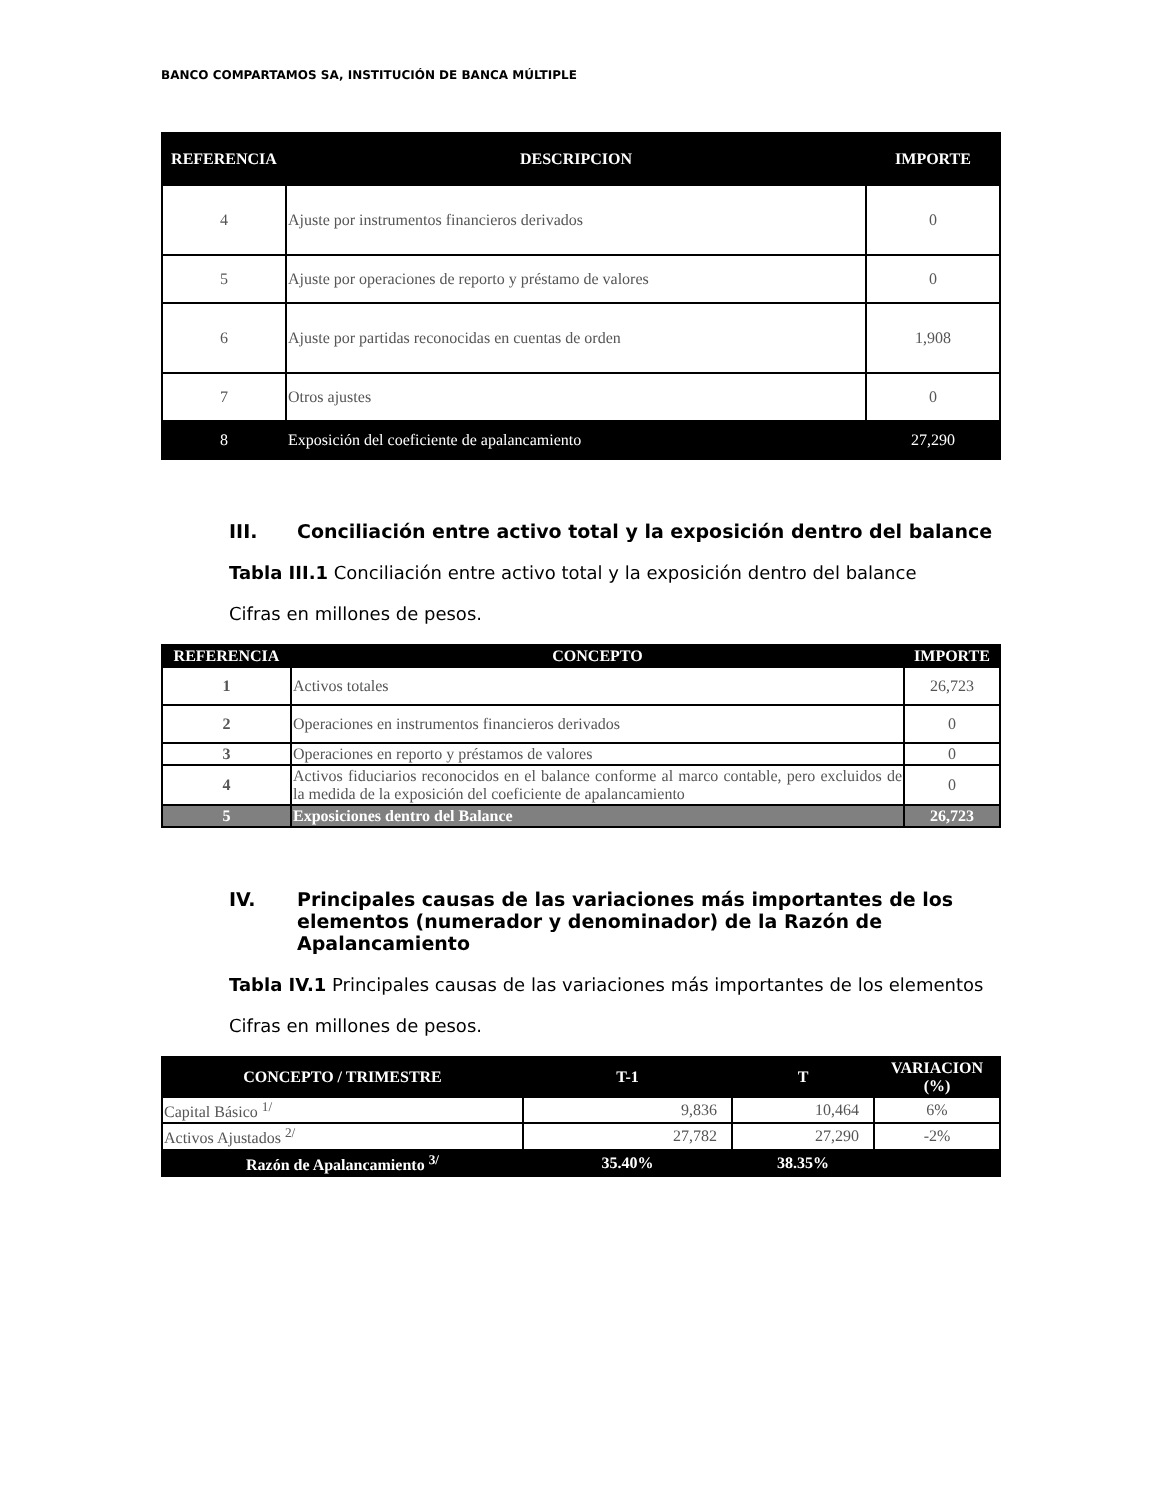BANCO COMPARTAMOS SA, INSTITUCIÓN DE BANCA MÚLTIPLE
| REFERENCIA | DESCRIPCION | IMPORTE |
| --- | --- | --- |
| 4 | Ajuste por instrumentos financieros derivados | 0 |
| 5 | Ajuste por operaciones de reporto y préstamo de valores | 0 |
| 6 | Ajuste por partidas reconocidas en cuentas de orden | 1,908 |
| 7 | Otros ajustes | 0 |
| 8 | Exposición del coeficiente de apalancamiento | 27,290 |
III. Conciliación entre activo total y la exposición dentro del balance
Tabla III.1 Conciliación entre activo total y la exposición dentro del balance
Cifras en millones de pesos.
| REFERENCIA | CONCEPTO | IMPORTE |
| --- | --- | --- |
| 1 | Activos totales | 26,723 |
| 2 | Operaciones en instrumentos financieros derivados | 0 |
| 3 | Operaciones en reporto y préstamos de valores | 0 |
| 4 | Activos fiduciarios reconocidos en el balance conforme al marco contable, pero excluidos de la medida de la exposición del coeficiente de apalancamiento | 0 |
| 5 | Exposiciones dentro del Balance | 26,723 |
IV. Principales causas de las variaciones más importantes de los elementos (numerador y denominador) de la Razón de Apalancamiento
Tabla IV.1 Principales causas de las variaciones más importantes de los elementos
Cifras en millones de pesos.
| CONCEPTO / TRIMESTRE | T-1 | T | VARIACION (%) |
| --- | --- | --- | --- |
| Capital Básico <sup>1/</sup> | 9,836 | 10,464 | 6% |
| Activos Ajustados <sup>2/</sup> | 27,782 | 27,290 | -2% |
| Razón de Apalancamiento <sup>3/</sup> | 35.40% | 38.35% | |